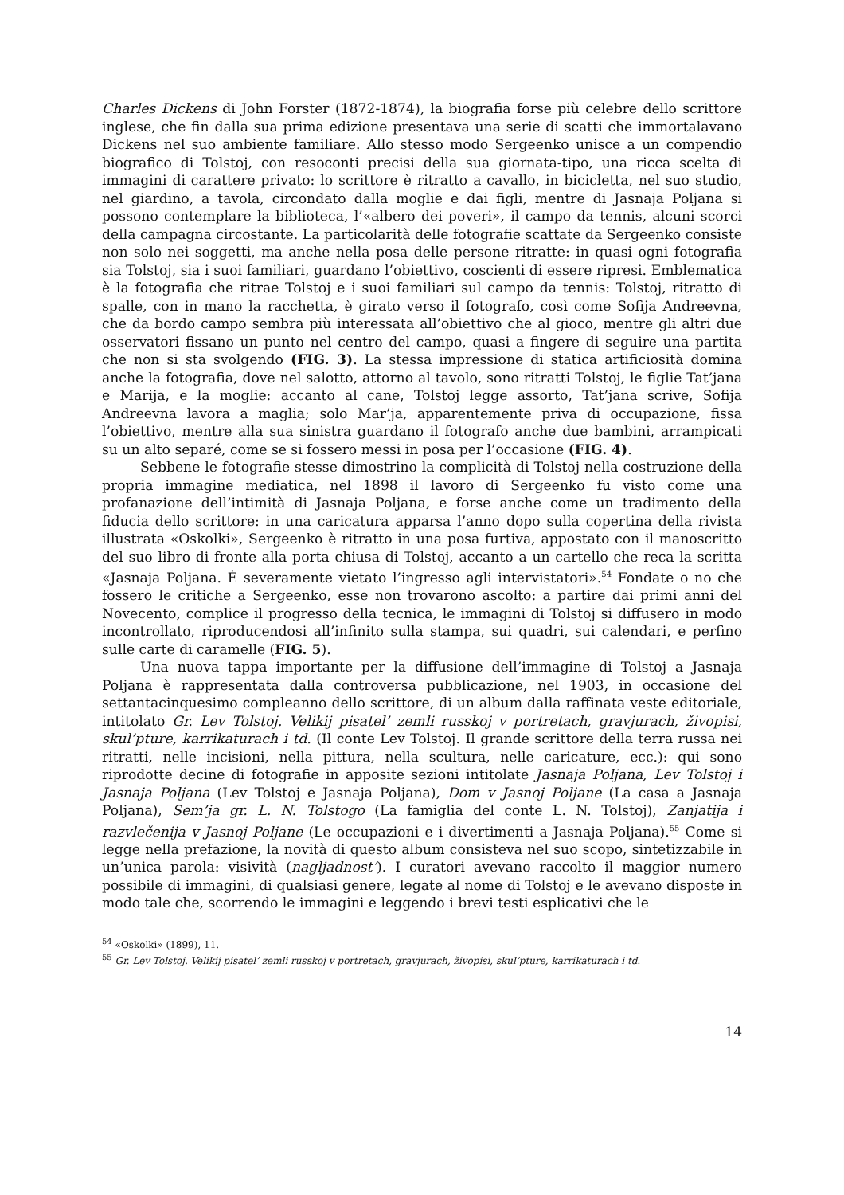Charles Dickens di John Forster (1872-1874), la biografia forse più celebre dello scrittore inglese, che fin dalla sua prima edizione presentava una serie di scatti che immortalavano Dickens nel suo ambiente familiare. Allo stesso modo Sergeenko unisce a un compendio biografico di Tolstoj, con resoconti precisi della sua giornata-tipo, una ricca scelta di immagini di carattere privato: lo scrittore è ritratto a cavallo, in bicicletta, nel suo studio, nel giardino, a tavola, circondato dalla moglie e dai figli, mentre di Jasnaja Poljana si possono contemplare la biblioteca, l’«albero dei poveri», il campo da tennis, alcuni scorci della campagna circostante. La particolarità delle fotografie scattate da Sergeenko consiste non solo nei soggetti, ma anche nella posa delle persone ritratte: in quasi ogni fotografia sia Tolstoj, sia i suoi familiari, guardano l’obiettivo, coscienti di essere ripresi. Emblematica è la fotografia che ritrae Tolstoj e i suoi familiari sul campo da tennis: Tolstoj, ritratto di spalle, con in mano la racchetta, è girato verso il fotografo, così come Sofija Andreevna, che da bordo campo sembra più interessata all’obiettivo che al gioco, mentre gli altri due osservatori fissano un punto nel centro del campo, quasi a fingere di seguire una partita che non si sta svolgendo (FIG. 3). La stessa impressione di statica artificiosità domina anche la fotografia, dove nel salotto, attorno al tavolo, sono ritratti Tolstoj, le figlie Tat’jana e Marija, e la moglie: accanto al cane, Tolstoj legge assorto, Tat’jana scrive, Sofija Andreevna lavora a maglia; solo Mar’ja, apparentemente priva di occupazione, fissa l’obiettivo, mentre alla sua sinistra guardano il fotografo anche due bambini, arrampicati su un alto separé, come se si fossero messi in posa per l’occasione (FIG. 4).
Sebbene le fotografie stesse dimostrino la complicità di Tolstoj nella costruzione della propria immagine mediatica, nel 1898 il lavoro di Sergeenko fu visto come una profanazione dell’intimità di Jasnaja Poljana, e forse anche come un tradimento della fiducia dello scrittore: in una caricatura apparsa l’anno dopo sulla copertina della rivista illustrata «Oskolki», Sergeenko è ritratto in una posa furtiva, appostato con il manoscritto del suo libro di fronte alla porta chiusa di Tolstoj, accanto a un cartello che reca la scritta «Jasnaja Poljana. È severamente vietato l’ingresso agli intervistatori».<sup>54</sup> Fondate o no che fossero le critiche a Sergeenko, esse non trovarono ascolto: a partire dai primi anni del Novecento, complice il progresso della tecnica, le immagini di Tolstoj si diffusero in modo incontrollato, riproducendosi all’infinito sulla stampa, sui quadri, sui calendari, e perfino sulle carte di caramelle (FIG. 5).
Una nuova tappa importante per la diffusione dell’immagine di Tolstoj a Jasnaja Poljana è rappresentata dalla controversa pubblicazione, nel 1903, in occasione del settantacinquesimo compleanno dello scrittore, di un album dalla raffinata veste editoriale, intitolato Gr. Lev Tolstoj. Velikij pisatel’ zemli russkoj v portretach, gravjurach, živopisi, skul’pture, karrikaturach i td. (Il conte Lev Tolstoj. Il grande scrittore della terra russa nei ritratti, nelle incisioni, nella pittura, nella scultura, nelle caricature, ecc.): qui sono riprodotte decine di fotografie in apposite sezioni intitolate Jasnaja Poljana, Lev Tolstoj i Jasnaja Poljana (Lev Tolstoj e Jasnaja Poljana), Dom v Jasnoj Poljane (La casa a Jasnaja Poljana), Sem’ja gr. L. N. Tolstogo (La famiglia del conte L. N. Tolstoj), Zanjatija i razvlečenija v Jasnoj Poljane (Le occupazioni e i divertimenti a Jasnaja Poljana).<sup>55</sup> Come si legge nella prefazione, la novità di questo album consisteva nel suo scopo, sintetizzabile in un’unica parola: visività (nagljadnost’). I curatori avevano raccolto il maggior numero possibile di immagini, di qualsiasi genere, legate al nome di Tolstoj e le avevano disposte in modo tale che, scorrendo le immagini e leggendo i brevi testi esplicativi che le
<sup>54</sup> «Oskolki» (1899), 11.
<sup>55</sup> Gr. Lev Tolstoj. Velikij pisatel’ zemli russkoj v portretach, gravjurach, živopisi, skul’pture, karrikaturach i td.
14